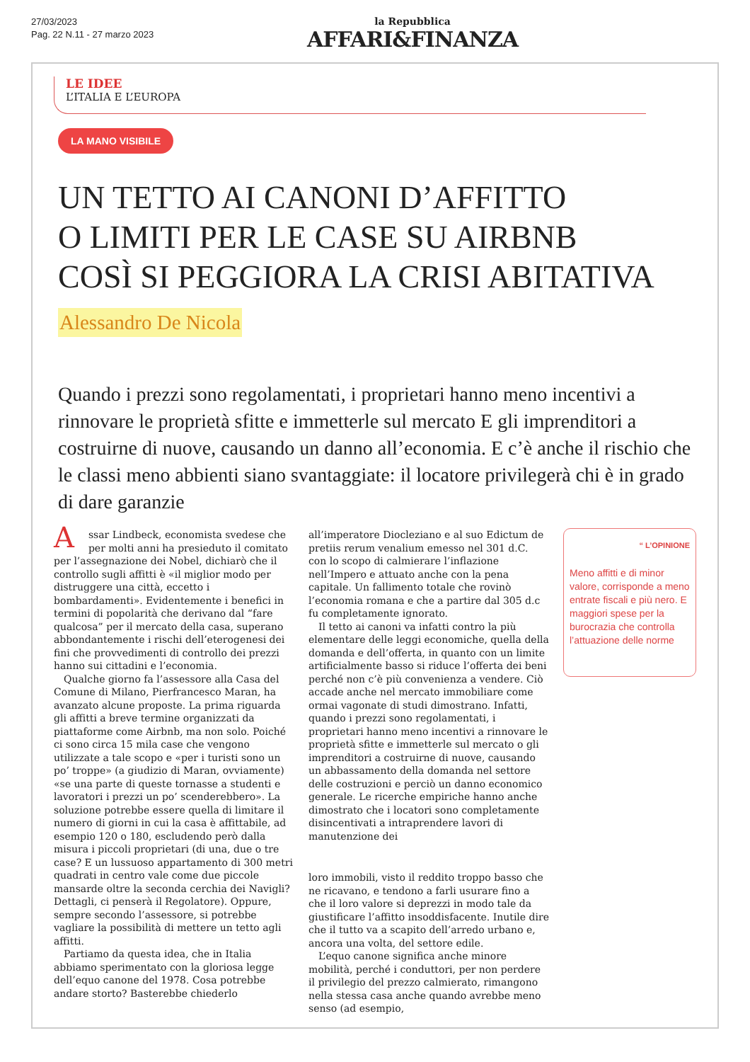27/03/2023
Pag. 22 N.11 - 27 marzo 2023
la Repubblica
AFFARI&FINANZA
LE IDEE
L’ITALIA E L’EUROPA
LA MANO VISIBILE
UN TETTO AI CANONI D’AFFITTO
O LIMITI PER LE CASE SU AIRBNB
COSÌ SI PEGGIORA LA CRISI ABITATIVA
Alessandro De Nicola
Quando i prezzi sono regolamentati, i proprietari hanno meno incentivi a rinnovare le proprietà sfitte e immetterle sul mercato E gli imprenditori a costruirne di nuove, causando un danno all’economia. E c’è anche il rischio che le classi meno abbienti siano svantaggiate: il locatore privilegerà chi è in grado di dare garanzie
Assar Lindbeck, economista svedese che per molti anni ha presieduto il comitato per l’assegnazione dei Nobel, dichiarò che il controllo sugli affitti è «il miglior modo per distruggere una città, eccetto i bombardamenti». Evidentemente i benefici in termini di popolarità che derivano dal “fare qualcosa” per il mercato della casa, superano abbondantemente i rischi dell’eterogenesi dei fini che provvedimenti di controllo dei prezzi hanno sui cittadini e l’economia.
Qualche giorno fa l’assessore alla Casa del Comune di Milano, Pierfrancesco Maran, ha avanzato alcune proposte. La prima riguarda gli affitti a breve termine organizzati da piattaforme come Airbnb, ma non solo. Poiché ci sono circa 15 mila case che vengono utilizzate a tale scopo e «per i turisti sono un po’ troppe» (a giudizio di Maran, ovviamente) «se una parte di queste tornasse a studenti e lavoratori i prezzi un po’ scenderebbero». La soluzione potrebbe essere quella di limitare il numero di giorni in cui la casa è affittabile, ad esempio 120 o 180, escludendo però dalla misura i piccoli proprietari (di una, due o tre case? E un lussuoso appartamento di 300 metri quadrati in centro vale come due piccole mansarde oltre la seconda cerchia dei Navigli? Dettagli, ci penserà il Regolatore). Oppure, sempre secondo l’assessore, si potrebbe vagliare la possibilità di mettere un tetto agli affitti.
Partiamo da questa idea, che in Italia abbiamo sperimentato con la gloriosa legge dell’equo canone del 1978. Cosa potrebbe andare storto? Basterebbe chiederlo
all’imperatore Diocleziano e al suo Edictum de pretiis rerum venalium emesso nel 301 d.C. con lo scopo di calmierare l’inflazione nell’Impero e attuato anche con la pena capitale. Un fallimento totale che rovinò l’economia romana e che a partire dal 305 d.c fu completamente ignorato.
Il tetto ai canoni va infatti contro la più elementare delle leggi economiche, quella della domanda e dell’offerta, in quanto con un limite artificialmente basso si riduce l’offerta dei beni perché non c’è più convenienza a vendere. Ciò accade anche nel mercato immobiliare come ormai vagonate di studi dimostrano. Infatti, quando i prezzi sono regolamentati, i proprietari hanno meno incentivi a rinnovare le proprietà sfitte e immetterle sul mercato o gli imprenditori a costruirne di nuove, causando un abbassamento della domanda nel settore delle costruzioni e perciò un danno economico generale. Le ricerche empiriche hanno anche dimostrato che i locatori sono completamente disincentivati a intraprendere lavori di manutenzione dei
loro immobili, visto il reddito troppo basso che ne ricavano, e tendono a farli usurare fino a che il loro valore si deprezzi in modo tale da giustificare l’affitto insoddisfacente. Inutile dire che il tutto va a scapito dell’arredo urbano e, ancora una volta, del settore edile.
L’equo canone significa anche minore mobilità, perché i conduttori, per non perdere il privilegio del prezzo calmierato, rimangono nella stessa casa anche quando avrebbe meno senso (ad esempio,
“ L’OPINIONE
Meno affitti e di minor valore, corrisponde a meno entrate fiscali e più nero. E maggiori spese per la burocrazia che controlla l’attuazione delle norme